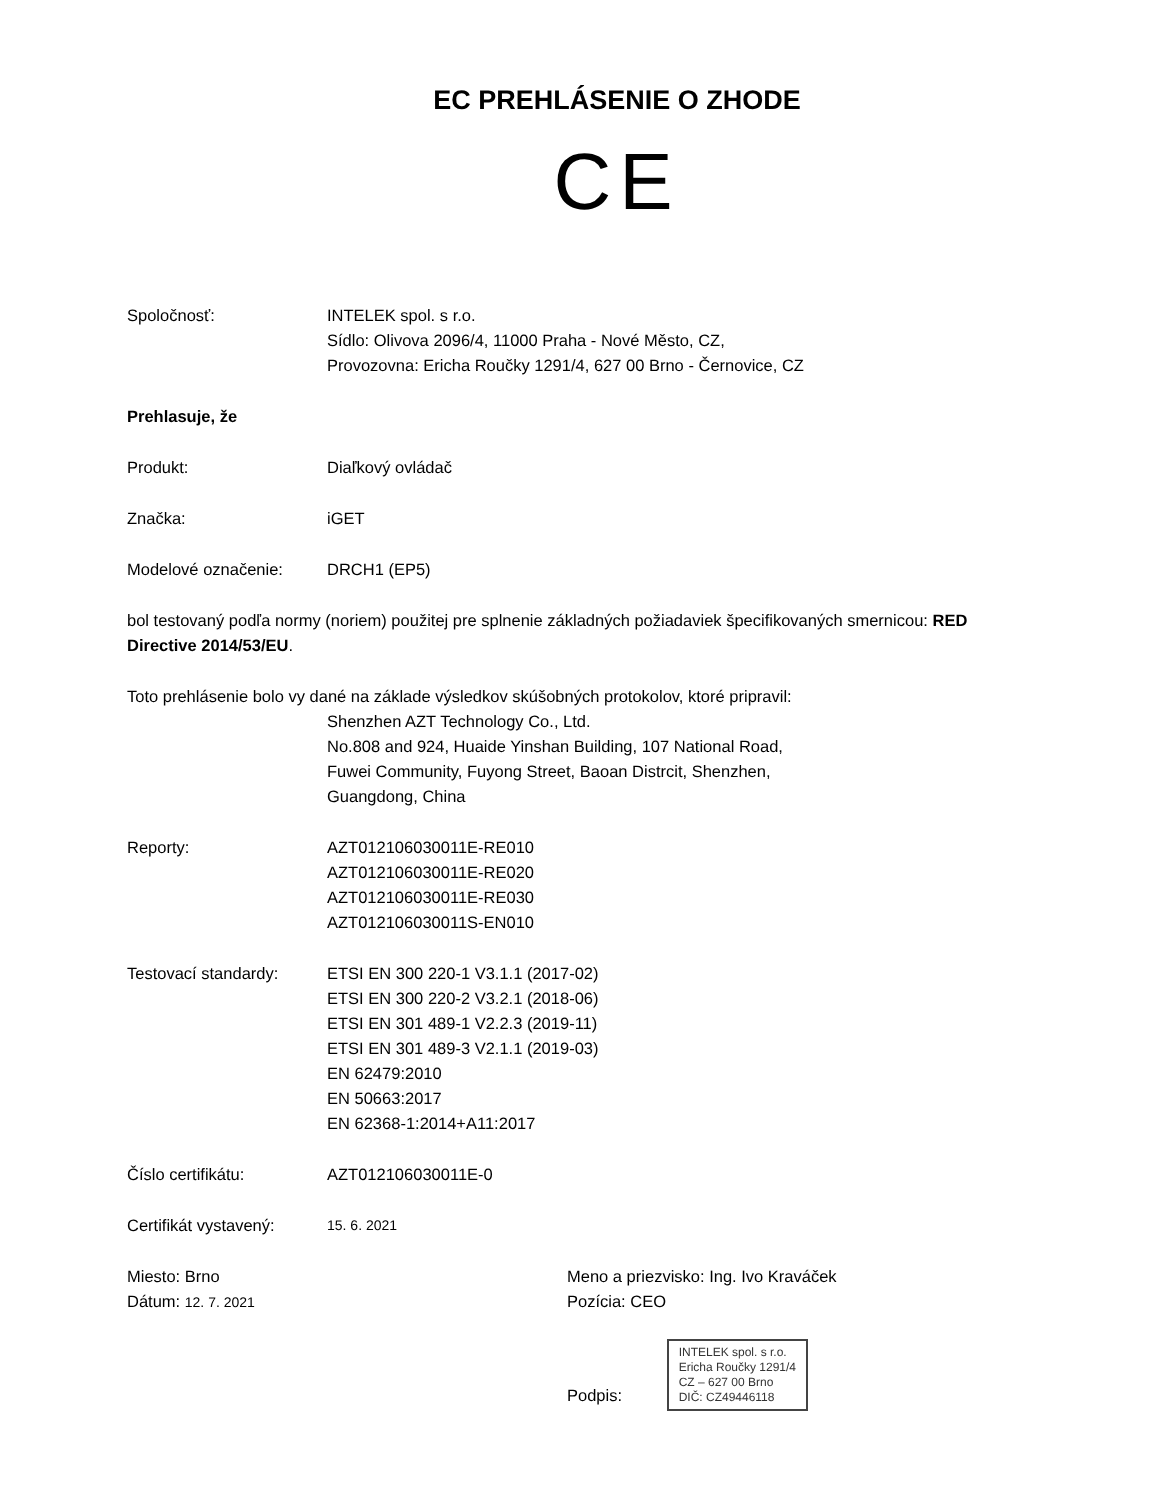EC PREHLÁSENIE O ZHODE
CE
Spoločnosť: INTELEK spol. s r.o.
Sídlo: Olivova 2096/4, 11000 Praha - Nové Město, CZ,
Provozovna: Ericha Roučky 1291/4, 627 00 Brno - Černovice, CZ
Prehlasuje, že
Produkt: Diaľkový ovládač
Značka: iGET
Modelové označenie: DRCH1 (EP5)
bol testovaný podľa normy (noriem) použitej pre splnenie základných požiadaviek špecifikovaných smernicou: RED Directive 2014/53/EU.
Toto prehlásenie bolo vy dané na základe výsledkov skúšobných protokolov, ktoré pripravil:
Shenzhen AZT Technology Co., Ltd.
No.808 and 924, Huaide Yinshan Building, 107 National Road,
Fuwei Community, Fuyong Street, Baoan Distrcit, Shenzhen,
Guangdong, China
Reporty: AZT012106030011E-RE010
AZT012106030011E-RE020
AZT012106030011E-RE030
AZT012106030011S-EN010
Testovací standardy: ETSI EN 300 220-1 V3.1.1 (2017-02)
ETSI EN 300 220-2 V3.2.1 (2018-06)
ETSI EN 301 489-1 V2.2.3 (2019-11)
ETSI EN 301 489-3 V2.1.1 (2019-03)
EN 62479:2010
EN 50663:2017
EN 62368-1:2014+A11:2017
Číslo certifikátu: AZT012106030011E-0
Certifikát vystavený:
15. 6. 2021
Miesto: Brno
Dátum: 12. 7. 2021
Meno a priezvisko: Ing. Ivo Kraváček
Pozícia: CEO
Podpis: INTELEK spol. s r.o.
Ericha Roučky 1291/4
CZ – 627 00 Brno
DIČ: CZ49446118